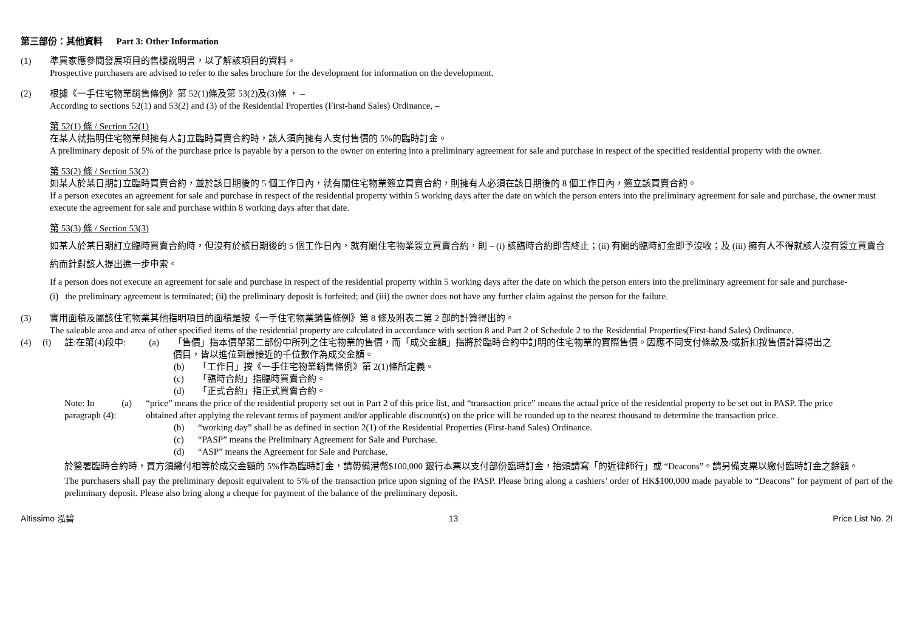第三部份：其他資料 Part 3: Other Information
(1) 準買家應參閱發展項目的售樓說明書，以了解該項目的資料。
Prospective purchasers are advised to refer to the sales brochure for the development for information on the development.
(2) 根據《一手住宅物業銷售條例》第 52(1)條及第 53(2)及(3)條 ， –
According to sections 52(1) and 53(2) and (3) of the Residential Properties (First-hand Sales) Ordinance, –
第 52(1) 條 / Section 52(1)
在某人就指明住宅物業與擁有人訂立臨時買賣合約時，該人須向擁有人支付售價的 5%的臨時訂金。
A preliminary deposit of 5% of the purchase price is payable by a person to the owner on entering into a preliminary agreement for sale and purchase in respect of the specified residential property with the owner.
第 53(2) 條 / Section 53(2)
如某人於某日期訂立臨時買賣合約，並於該日期後的 5 個工作日內，就有關住宅物業簽立買賣合約，則擁有人必須在該日期後的 8 個工作日內，簽立該買賣合約。
If a person executes an agreement for sale and purchase in respect of the residential property within 5 working days after the date on which the person enters into the preliminary agreement for sale and purchase, the owner must execute the agreement for sale and purchase within 8 working days after that date.
第 53(3) 條 / Section 53(3)
如某人於某日期訂立臨時買賣合約時，但沒有於該日期後的 5 個工作日內，就有關住宅物業簽立買賣合約，則 – (i) 該臨時合約即告終止；(ii) 有關的臨時訂金即予沒收；及 (iii) 擁有人不得就該人沒有簽立買賣合約而針對該人提出進一步申索。
If a person does not execute an agreement for sale and purchase in respect of the residential property within 5 working days after the date on which the person enters into the preliminary agreement for sale and purchase-
(i) the preliminary agreement is terminated; (ii) the preliminary deposit is forfeited; and (iii) the owner does not have any further claim against the person for the failure.
(3) 實用面積及屬該住宅物業其他指明項目的面積是按《一手住宅物業銷售條例》第 8 條及附表二第 2 部的計算得出的。
The saleable area and area of other specified items of the residential property are calculated in accordance with section 8 and Part 2 of Schedule 2 to the Residential Properties(First-hand Sales) Ordinance.
(4) (i) 註:在第(4)段中: (a) 「售價」指本價單第二部份中所列之住宅物業的售價，而「成交金額」指將於臨時合約中訂明的住宅物業的實際售價。因應不同支付條款及/或折扣按售價計算得出之價目，皆以進位到最接近的千位數作為成交金額。
(b) 「工作日」按《一手住宅物業銷售條例》第 2(1)條所定義。
(c) 「臨時合約」指臨時買賣合約。
(d) 「正式合約」指正式買賣合約。
Note: In paragraph (4):
(a) “price” means the price of the residential property set out in Part 2 of this price list, and “transaction price” means the actual price of the residential property to be set out in PASP. The price obtained after applying the relevant terms of payment and/or applicable discount(s) on the price will be rounded up to the nearest thousand to determine the transaction price.
(b) “working day” shall be as defined in section 2(1) of the Residential Properties (First-hand Sales) Ordinance.
(c) “PASP” means the Preliminary Agreement for Sale and Purchase.
(d) “ASP” means the Agreement for Sale and Purchase.
於簽署臨時合約時，買方須繳付相等於成交金額的 5%作為臨時訂金，請帶備港幣$100,000 銀行本票以支付部份臨時訂金，抬頭請寫「的近律師行」或 “Deacons”。請另備支票以繳付臨時訂金之餘額。
The purchasers shall pay the preliminary deposit equivalent to 5% of the transaction price upon signing of the PASP. Please bring along a cashiers’ order of HK$100,000 made payable to “Deacons” for payment of part of the preliminary deposit. Please also bring along a cheque for payment of the balance of the preliminary deposit.
Altissimo 泓碧 13 Price List No. 2I